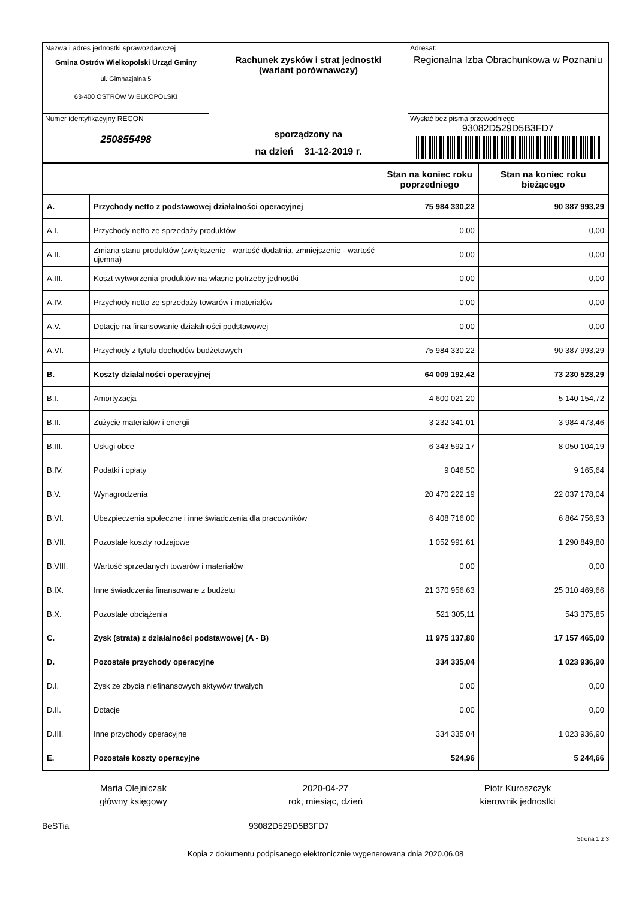| Nazwa i adres jednostki sprawozdawczej Gmina Ostrów Wielkopolski Urząd Gminy ul. Gimnazjalna 5 63-400 OSTRÓW WIELKOPOLSKI | Rachunek zysków i strat jednostki (wariant porównawczy) sporządzony na na dzień 31-12-2019 r. | Adresat: Regionalna Izba Obrachunkowa w Poznaniu |
| Numer identyfikacyjny REGON 250855498 | | Wysłać bez pisma przewodniego 93082D529D5B3FD7 |
| | | Stan na koniec roku poprzedniego | Stan na koniec roku bieżącego |
| A. | Przychody netto z podstawowej działalności operacyjnej | 75 984 330,22 | 90 387 993,29 |
| A.I. | Przychody netto ze sprzedaży produktów | 0,00 | 0,00 |
| A.II. | Zmiana stanu produktów (zwiększenie - wartość dodatnia, zmniejszenie - wartość ujemna) | 0,00 | 0,00 |
| A.III. | Koszt wytworzenia produktów na własne potrzeby jednostki | 0,00 | 0,00 |
| A.IV. | Przychody netto ze sprzedaży towarów i materiałów | 0,00 | 0,00 |
| A.V. | Dotacje na finansowanie działalności podstawowej | 0,00 | 0,00 |
| A.VI. | Przychody z tytułu dochodów budżetowych | 75 984 330,22 | 90 387 993,29 |
| B. | Koszty działalności operacyjnej | 64 009 192,42 | 73 230 528,29 |
| B.I. | Amortyzacja | 4 600 021,20 | 5 140 154,72 |
| B.II. | Zużycie materiałów i energii | 3 232 341,01 | 3 984 473,46 |
| B.III. | Usługi obce | 6 343 592,17 | 8 050 104,19 |
| B.IV. | Podatki i opłaty | 9 046,50 | 9 165,64 |
| B.V. | Wynagrodzenia | 20 470 222,19 | 22 037 178,04 |
| B.VI. | Ubezpieczenia społeczne i inne świadczenia dla pracowników | 6 408 716,00 | 6 864 756,93 |
| B.VII. | Pozostałe koszty rodzajowe | 1 052 991,61 | 1 290 849,80 |
| B.VIII. | Wartość sprzedanych towarów i materiałów | 0,00 | 0,00 |
| B.IX. | Inne świadczenia finansowane z budżetu | 21 370 956,63 | 25 310 469,66 |
| B.X. | Pozostałe obciążenia | 521 305,11 | 543 375,85 |
| C. | Zysk (strata) z działalności podstawowej (A - B) | 11 975 137,80 | 17 157 465,00 |
| D. | Pozostałe przychody operacyjne | 334 335,04 | 1 023 936,90 |
| D.I. | Zysk ze zbycia niefinansowych aktywów trwałych | 0,00 | 0,00 |
| D.II. | Dotacje | 0,00 | 0,00 |
| D.III. | Inne przychody operacyjne | 334 335,04 | 1 023 936,90 |
| E. | Pozostałe koszty operacyjne | 524,96 | 5 244,66 |
Maria Olejniczak
główny księgowy
2020-04-27
rok, miesiąc, dzień
Piotr Kuroszczyk
kierownik jednostki
BeSTia 93082D529D5B3FD7
Strona 1 z 3
Kopia z dokumentu podpisanego elektronicznie wygenerowana dnia 2020.06.08